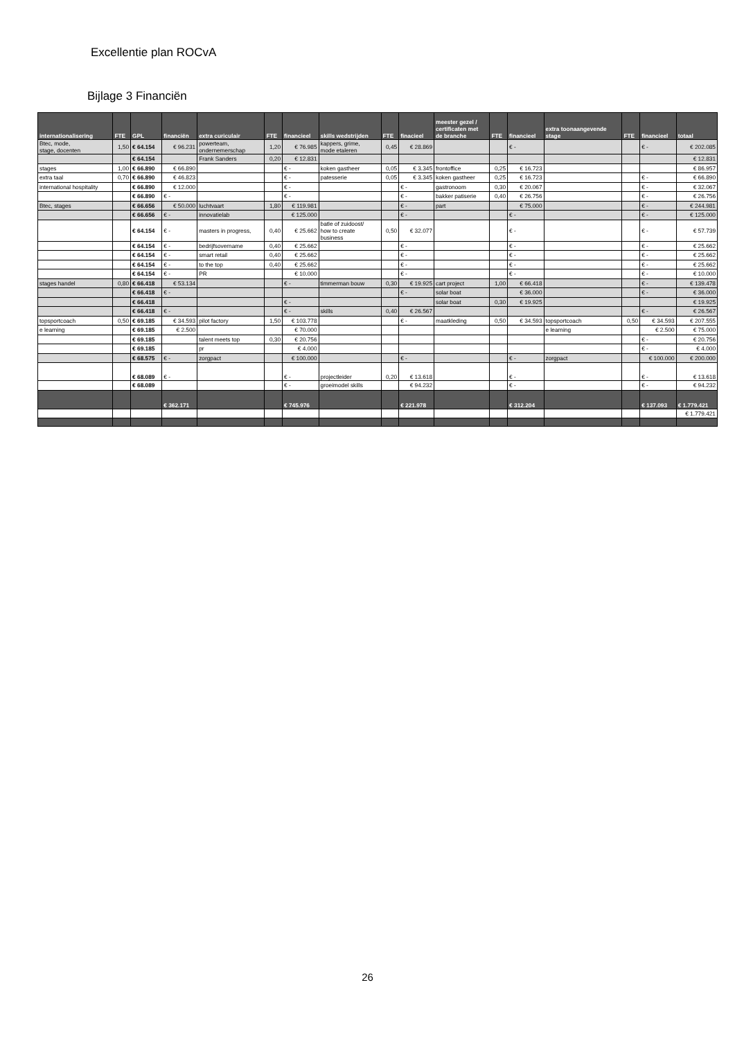Excellentie plan ROCvA
Bijlage 3 Financiën
| internationalisering | FTE | GPL | financiën | extra curiculair | FTE | financieel | skills wedstrijden | FTE | finacieel | meester gezel / certificaten met de branche | FTE | financieel | extra toonaangevende stage | FTE | financieel | totaal |
| --- | --- | --- | --- | --- | --- | --- | --- | --- | --- | --- | --- | --- | --- | --- | --- | --- |
| Btec, mode, stage, docenten | 1,50 | € 64.154 | € 96.231 | powerteam, ondernemerschap | 1,20 | € 76.985 | kappers, grime, mode etaleren | 0,45 | € 28.869 | | | € - | | | € - | € 202.085 |
| | | € 64.154 | | Frank Sanders | 0,20 | € 12.831 | | | | | | | | | | € 12.831 |
| stages | 1,00 | € 66.890 | € 66.890 | | | € - | koken gastheer | 0,05 | € 3.345 | frontoffice | 0,25 | € 16.723 | | | | € 86.957 |
| extra taal | 0,70 | € 66.890 | € 46.823 | | | € - | patesserie | 0,05 | € 3.345 | koken gastheer | 0,25 | € 16.723 | | | € - | € 66.890 |
| international hospitality | | € 66.890 | € 12.000 | | | € - | | | € - | gastronoom | 0,30 | € 20.067 | | | € - | € 32.067 |
| | | € 66.890 | € - | | | € - | | | € - | bakker patiserie | 0,40 | € 26.756 | | | € - | € 26.756 |
| Btec, stages | | € 66.656 | € 50.000 | luchtvaart | 1,80 | € 119.981 | | | € - | part | | € 75.000 | | | € - | € 244.981 |
| | | € 66.656 | € - | innovatielab | | € 125.000 | | | € - | | | € - | | | € - | € 125.000 |
| | | € 64.154 | € - | masters in progress, | 0,40 | € 25.662 | batle of zuidoost/ how to create business | 0,50 | € 32.077 | | | € - | | | € - | € 57.739 |
| | | € 64.154 | € - | bedrijfsovername | 0,40 | € 25.662 | | | € - | | | € - | | | € - | € 25.662 |
| | | € 64.154 | € - | smart retail | 0,40 | € 25.662 | | | € - | | | € - | | | € - | € 25.662 |
| | | € 64.154 | € - | to the top | 0,40 | € 25.662 | | | € - | | | € - | | | € - | € 25.662 |
| | | € 64.154 | € - | PR | | € 10.000 | | | € - | | | € - | | | € - | € 10.000 |
| stages handel | 0,80 | € 66.418 | € 53.134 | | | € - | timmerman bouw | 0,30 | € 19.925 | cart project | 1,00 | € 66.418 | | | € - | € 139.478 |
| | | € 66.418 | € - | | | | | | € - | solar boat | | € 36.000 | | | € - | € 36.000 |
| | | € 66.418 | | | | € - | | | | solar boat | 0,30 | € 19.925 | | | | € 19.925 |
| | | € 66.418 | € - | | | € - | skills | 0,40 | € 26.567 | | | | | | € - | € 26.567 |
| topsportcoach | 0,50 | € 69.185 | € 34.593 | pilot factory | 1,50 | € 103.778 | | | € - | maatkleding | 0,50 | € 34.593 | topsportcoach | 0,50 | € 34.593 | € 207.555 |
| e learning | | € 69.185 | € 2.500 | | | € 70.000 | | | | | | | e learning | | € 2.500 | € 75.000 |
| | | € 69.185 | | talent meets top | 0,30 | € 20.756 | | | | | | | | | € - | € 20.756 |
| | | € 69.185 | | pr | | € 4.000 | | | | | | | | | € - | € 4.000 |
| | | € 68.575 | € - | zorgpact | | € 100.000 | | | € - | | | € - | zorgpact | | € 100.000 | € 200.000 |
| | | € 68.089 | € - | | | € - | projectleider | 0,20 | € 13.618 | | | € - | | | € - | € 13.618 |
| | | € 68.089 | | | | € - | groeimodel skills | | € 94.232 | | | € - | | | € - | € 94.232 |
| | | | € 362.171 | | | € 745.976 | | | € 221.978 | | | € 312.204 | | | € 137.093 | € 1.779.421 |
| | | | | | | | | | | | | | | | | € 1.779.421 |
26